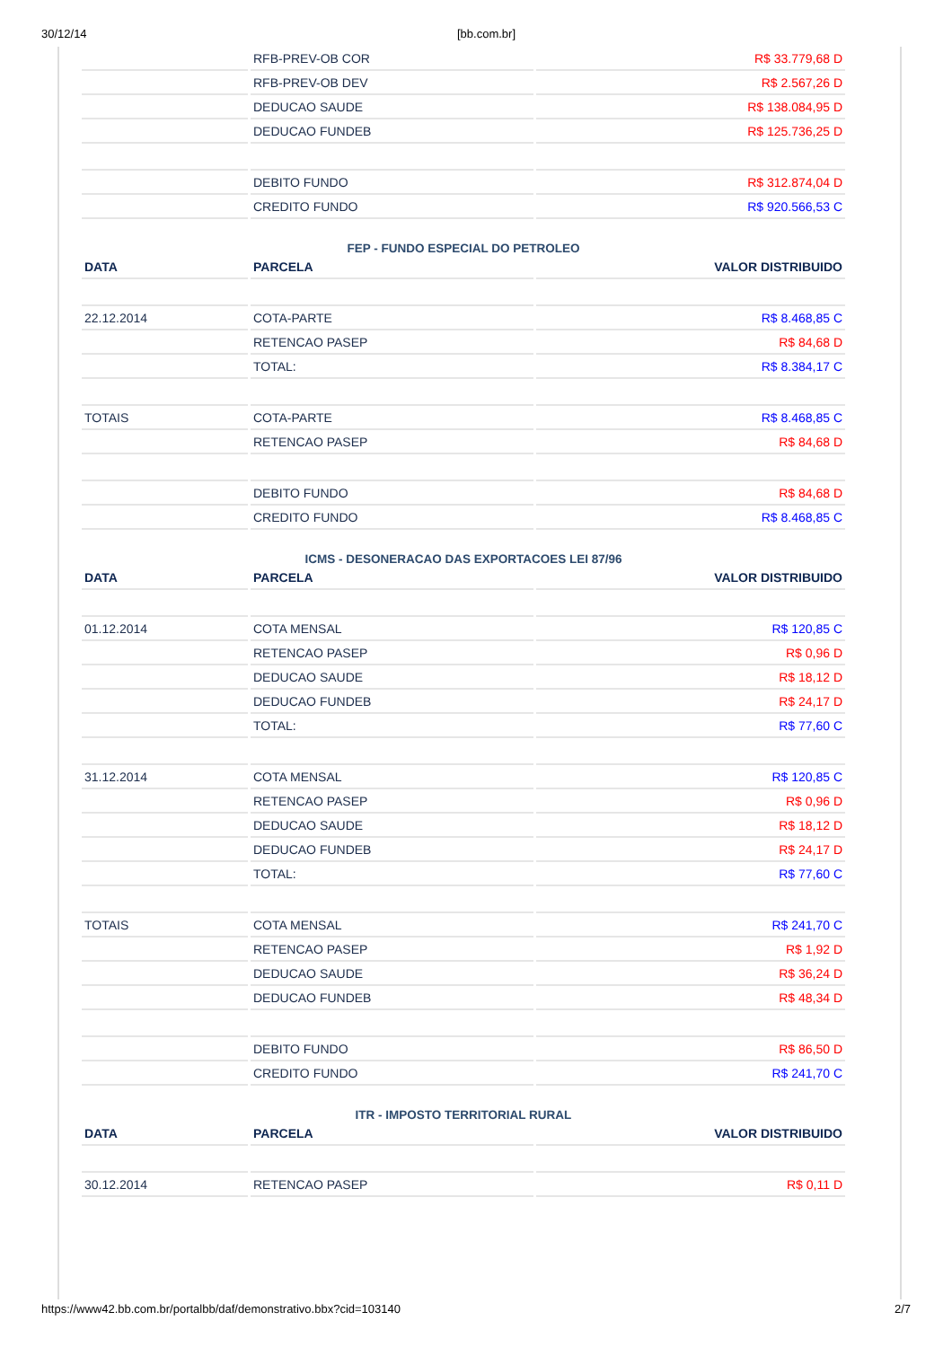30/12/14 [bb.com.br]
| | RFB-PREV-OB COR | R$ 33.779,68 D |
| | RFB-PREV-OB DEV | R$ 2.567,26 D |
| | DEDUCAO SAUDE | R$ 138.084,95 D |
| | DEDUCAO FUNDEB | R$ 125.736,25 D |
| | DEBITO FUNDO | R$ 312.874,04 D |
| | CREDITO FUNDO | R$ 920.566,53 C |
| FEP - FUNDO ESPECIAL DO PETROLEO | | |
| DATA | PARCELA | VALOR DISTRIBUIDO |
| 22.12.2014 | COTA-PARTE | R$ 8.468,85 C |
| | RETENCAO PASEP | R$ 84,68 D |
| | TOTAL: | R$ 8.384,17 C |
| TOTAIS | COTA-PARTE | R$ 8.468,85 C |
| | RETENCAO PASEP | R$ 84,68 D |
| | DEBITO FUNDO | R$ 84,68 D |
| | CREDITO FUNDO | R$ 8.468,85 C |
| ICMS - DESONERACAO DAS EXPORTACOES LEI 87/96 | | |
| DATA | PARCELA | VALOR DISTRIBUIDO |
| 01.12.2014 | COTA MENSAL | R$ 120,85 C |
| | RETENCAO PASEP | R$ 0,96 D |
| | DEDUCAO SAUDE | R$ 18,12 D |
| | DEDUCAO FUNDEB | R$ 24,17 D |
| | TOTAL: | R$ 77,60 C |
| 31.12.2014 | COTA MENSAL | R$ 120,85 C |
| | RETENCAO PASEP | R$ 0,96 D |
| | DEDUCAO SAUDE | R$ 18,12 D |
| | DEDUCAO FUNDEB | R$ 24,17 D |
| | TOTAL: | R$ 77,60 C |
| TOTAIS | COTA MENSAL | R$ 241,70 C |
| | RETENCAO PASEP | R$ 1,92 D |
| | DEDUCAO SAUDE | R$ 36,24 D |
| | DEDUCAO FUNDEB | R$ 48,34 D |
| | DEBITO FUNDO | R$ 86,50 D |
| | CREDITO FUNDO | R$ 241,70 C |
| ITR - IMPOSTO TERRITORIAL RURAL | | |
| DATA | PARCELA | VALOR DISTRIBUIDO |
| 30.12.2014 | RETENCAO PASEP | R$ 0,11 D |
https://www42.bb.com.br/portalbb/daf/demonstrativo.bbx?cid=103140 2/7